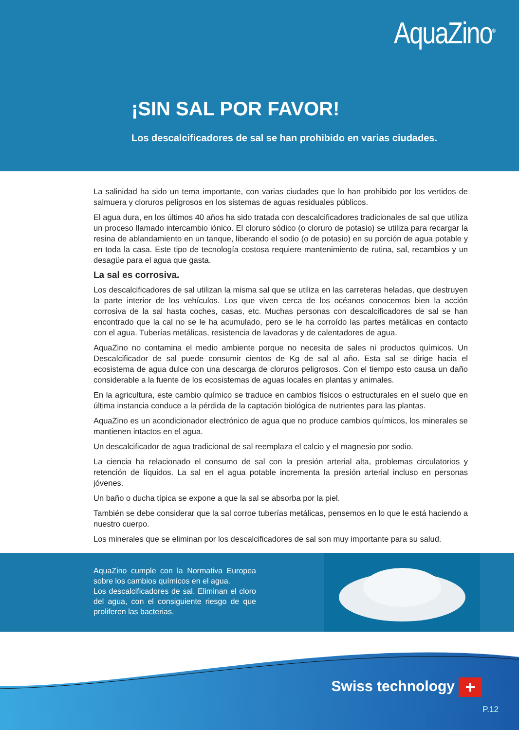AquaZino<sup>®</sup>
¡SIN SAL POR FAVOR!
Los descalcificadores de sal se han prohibido en varias ciudades.
La salinidad ha sido un tema importante, con varias ciudades que lo han prohibido por los vertidos de salmuera y cloruros peligrosos en los sistemas de aguas residuales públicos.
El agua dura, en los últimos 40 años ha sido tratada con descalcificadores tradicionales de sal que utiliza un proceso llamado intercambio iónico. El cloruro sódico (o cloruro de potasio) se utiliza para recargar la resina de ablandamiento en un tanque, liberando el sodio (o de potasio) en su porción de agua potable y en toda la casa. Este tipo de tecnología costosa requiere mantenimiento de rutina, sal, recambios y un desagüe para el agua que gasta.
La sal es corrosiva.
Los descalcificadores de sal utilizan la misma sal que se utiliza en las carreteras heladas, que destruyen la parte interior de los vehículos. Los que viven cerca de los océanos conocemos bien la acción corrosiva de la sal hasta coches, casas, etc. Muchas personas con descalcificadores de sal se han encontrado que la cal no se le ha acumulado, pero se le ha corroído las partes metálicas en contacto con el agua. Tuberías metálicas, resistencia de lavadoras y de calentadores de agua.
AquaZino no contamina el medio ambiente porque no necesita de sales ni productos químicos. Un Descalcificador de sal puede consumir cientos de Kg de sal al año. Esta sal se dirige hacia el ecosistema de agua dulce con una descarga de cloruros peligrosos. Con el tiempo esto causa un daño considerable a la fuente de los ecosistemas de aguas locales en plantas y animales.
En la agricultura, este cambio químico se traduce en cambios físicos o estructurales en el suelo que en última instancia conduce a la pérdida de la captación biológica de nutrientes para las plantas.
AquaZino es un acondicionador electrónico de agua que no produce cambios químicos, los minerales se mantienen intactos en el agua.
Un descalcificador de agua tradicional de sal reemplaza el calcio y el magnesio por sodio.
La ciencia ha relacionado el consumo de sal con la presión arterial alta, problemas circulatorios y retención de líquidos. La sal en el agua potable incrementa la presión arterial incluso en personas jóvenes.
Un baño o ducha típica se expone a que la sal se absorba por la piel.
También se debe considerar que la sal corroe tuberías metálicas, pensemos en lo que le está haciendo a nuestro cuerpo.
Los minerales que se eliminan por los descalcificadores de sal son muy importante para su salud.
AquaZino cumple con la Normativa Europea sobre los cambios químicos en el agua.
Los descalcificadores de sal. Eliminan el cloro del agua, con el consiguiente riesgo de que proliferen las bacterias.
Swiss technology +
P.12